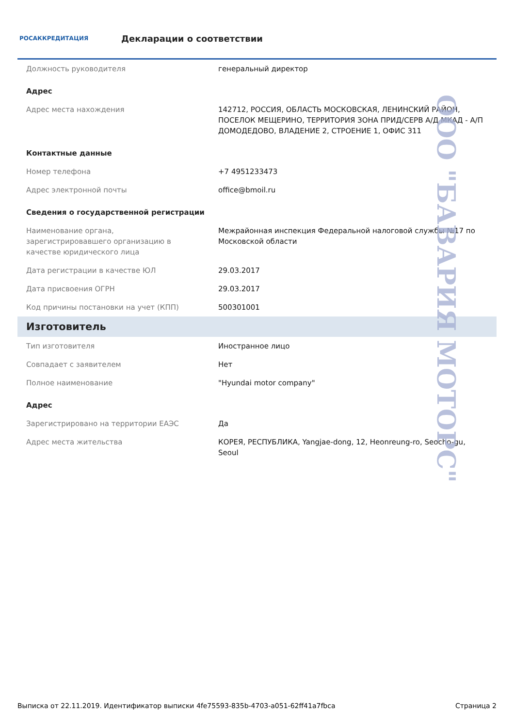РОСАККРЕДИТАЦИЯ
Декларации о соответствии
| Должность руководителя | генеральный директор |
| Адрес | |
| Адрес места нахождения | 142712, РОССИЯ, ОБЛАСТЬ МОСКОВСКАЯ, ЛЕНИНСКИЙ РАЙОН, ПОСЕЛОК МЕЩЕРИНО, ТЕРРИТОРИЯ ЗОНА ПРИД/СЕРВ А/Д МКАД - А/П ДОМОДЕДОВО, ВЛАДЕНИЕ 2, СТРОЕНИЕ 1, ОФИС 311 |
| Контактные данные | |
| Номер телефона | +7 4951233473 |
| Адрес электронной почты | office@bmoil.ru |
| Сведения о государственной регистрации | |
| Наименование органа, зарегистрировавшего организацию в качестве юридического лица | Межрайонная инспекция Федеральной налоговой службы №17 по Московской области |
| Дата регистрации в качестве ЮЛ | 29.03.2017 |
| Дата присвоения ОГРН | 29.03.2017 |
| Код причины постановки на учет (КПП) | 500301001 |
| Изготовитель | |
| Тип изготовителя | Иностранное лицо |
| Совпадает с заявителем | Нет |
| Полное наименование | "Hyundai motor company" |
| Адрес | |
| Зарегистрировано на территории ЕАЭС | Да |
| Адрес места жительства | КОРЕЯ, РЕСПУБЛИКА, Yangjae-dong, 12, Heonreung-ro, Seocho-gu, Seoul |
ООО "БАВАРИЯ МОТОРС"
Выписка от 22.11.2019. Идентификатор выписки 4fe75593-835b-4703-a051-62ff41a7fbca Страница 2